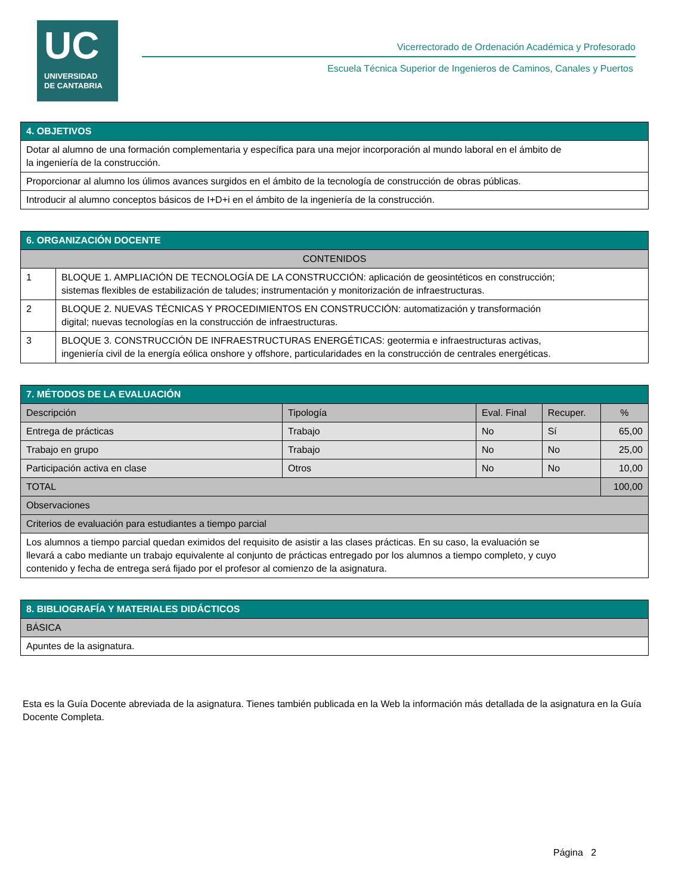UC
UNIVERSIDAD
DE CANTABRIA
Vicerrectorado de Ordenación Académica y Profesorado
Escuela Técnica Superior de Ingenieros de Caminos, Canales y Puertos
| 4. OBJETIVOS |
| --- |
| Dotar al alumno de una formación complementaria y específica para una mejor incorporación al mundo laboral en el ámbito de la ingeniería de la construcción. |
| Proporcionar al alumno los úlimos avances surgidos en el ámbito de la tecnología de construcción de obras públicas. |
| Introducir al alumno conceptos básicos de I+D+i en el ámbito de la ingeniería de la construcción. |
| 6. ORGANIZACIÓN DOCENTE | |
| --- | --- |
| CONTENIDOS | |
| 1 | BLOQUE 1. AMPLIACIÓN DE TECNOLOGÍA DE LA CONSTRUCCIÓN: aplicación de geosintéticos en construcción; sistemas flexibles de estabilización de taludes; instrumentación y monitorización de infraestructuras. |
| 2 | BLOQUE 2. NUEVAS TÉCNICAS Y PROCEDIMIENTOS EN CONSTRUCCIÓN: automatización y transformación digital; nuevas tecnologías en la construcción de infraestructuras. |
| 3 | BLOQUE 3. CONSTRUCCIÓN DE INFRAESTRUCTURAS ENERGÉTICAS: geotermia e infraestructuras activas, ingeniería civil de la energía eólica onshore y offshore, particularidades en la construcción de centrales energéticas. |
| 7. MÉTODOS DE LA EVALUACIÓN | | | | |
| --- | --- | --- | --- | --- |
| Descripción | Tipología | Eval. Final | Recuper. | % |
| Entrega de prácticas | Trabajo | No | Sí | 65,00 |
| Trabajo en grupo | Trabajo | No | No | 25,00 |
| Participación activa en clase | Otros | No | No | 10,00 |
| TOTAL | | | | 100,00 |
| Observaciones | | | | |
| Criterios de evaluación para estudiantes a tiempo parcial | | | | |
| Los alumnos a tiempo parcial quedan eximidos del requisito de asistir a las clases prácticas. En su caso, la evaluación se llevará a cabo mediante un trabajo equivalente al conjunto de prácticas entregado por los alumnos a tiempo completo, y cuyo contenido y fecha de entrega será fijado por el profesor al comienzo de la asignatura. | | | | |
| 8. BIBLIOGRAFÍA Y MATERIALES DIDÁCTICOS |
| --- |
| BÁSICA |
| Apuntes de la asignatura. |
Esta es la Guía Docente abreviada de la asignatura. Tienes también publicada en la Web la información más detallada de la asignatura en la Guía Docente Completa.
Página 2